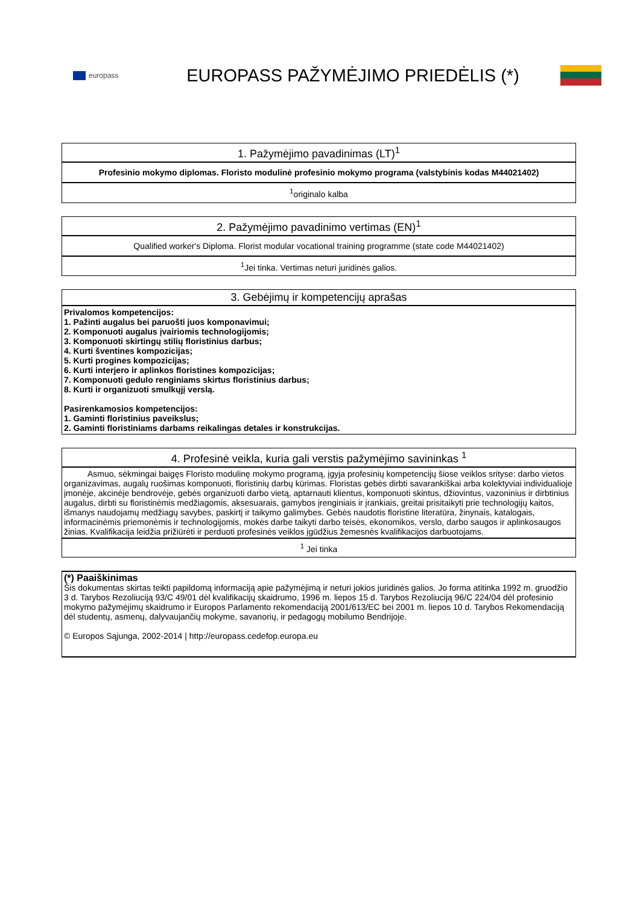europass
EUROPASS PAŽYMĖJIMO PRIEDĖLIS (*)
| 1. Pažymėjimo pavadinimas (LT)<sup>1</sup> |
| --- |
| Profesinio mokymo diplomas. Floristo modulinė profesinio mokymo programa (valstybinis kodas M44021402) |
| <sup>1</sup> originalo kalba |
| 2. Pažymėjimo pavadinimo vertimas (EN)<sup>1</sup> |
| --- |
| Qualified worker's Diploma. Florist modular vocational training programme (state code M44021402) |
| <sup>1</sup> Jei tinka. Vertimas neturi juridinės galios. |
| 3. Gebėjimų ir kompetencijų aprašas |
| --- |
| Privalomos kompetencijos: 1. Pažinti augalus bei paruošti juos komponavimui; 2. Komponuoti augalus įvairiomis technologijomis; 3. Komponuoti skirtingų stilių floristinius darbus; 4. Kurti šventines kompozicijas; 5. Kurti progines kompozicijas; 6. Kurti interjero ir aplinkos floristines kompozicijas; 7. Komponuoti gedulo renginiams skirtus floristinius darbus; 8. Kurti ir organizuoti smulkųjį verslą. Pasirenkamosios kompetencijos: 1. Gaminti floristinius paveikslus; 2. Gaminti floristiniams darbams reikalingas detales ir konstrukcijas. |
| 4. Profesinė veikla, kuria gali verstis pažymėjimo savininkas <sup>1</sup> |
| --- |
| Asmuo, sėkmingai baigęs Floristo modulinę mokymo programą, įgyja profesinių kompetencijų šiose veiklos srityse: darbo vietos organizavimas, augalų ruošimas komponuoti, floristinių darbų kūrimas. Floristas gebės dirbti savarankiškai arba kolektyviai individualioje įmonėje, akcinėje bendrovėje, gebės organizuoti darbo vietą, aptarnauti klientus, komponuoti skintus, džiovintus, vazoninius ir dirbtinius augalus, dirbti su floristinėmis medžiagomis, aksesuarais, gamybos įrenginiais ir įrankiais, greitai prisitaikyti prie technologijų kaitos, išmanys naudojamų medžiagų savybes, paskirtį ir taikymo galimybes. Gebės naudotis floristine literatūra, žinynais, katalogais, informacinėmis priemonėmis ir technologijomis, mokės darbe taikyti darbo teisės, ekonomikos, verslo, darbo saugos ir aplinkosaugos žinias. Kvalifikacija leidžia prižiūrėti ir perduoti profesinės veiklos įgūdžius žemesnės kvalifikacijos darbuotojams. |
| <sup>1</sup> Jei tinka |
| (*) Paaiškinimas Šis dokumentas skirtas teikti papildomą informaciją apie pažymėjimą ir neturi jokios juridinės galios. Jo forma atitinka 1992 m. gruodžio 3 d. Tarybos Rezoliuciją 93/C 49/01 dėl kvalifikacijų skaidrumo, 1996 m. liepos 15 d. Tarybos Rezoliuciją 96/C 224/04 dėl profesinio mokymo pažymėjimų skaidrumo ir Europos Parlamento rekomendaciją 2001/613/EC bei 2001 m. liepos 10 d. Tarybos Rekomendaciją dėl studentų, asmenų, dalyvaujančių mokyme, savanorių, ir pedagogų mobilumo Bendrijoje. © Europos Sąjunga, 2002-2014 / http://europass.cedefop.europa.eu |